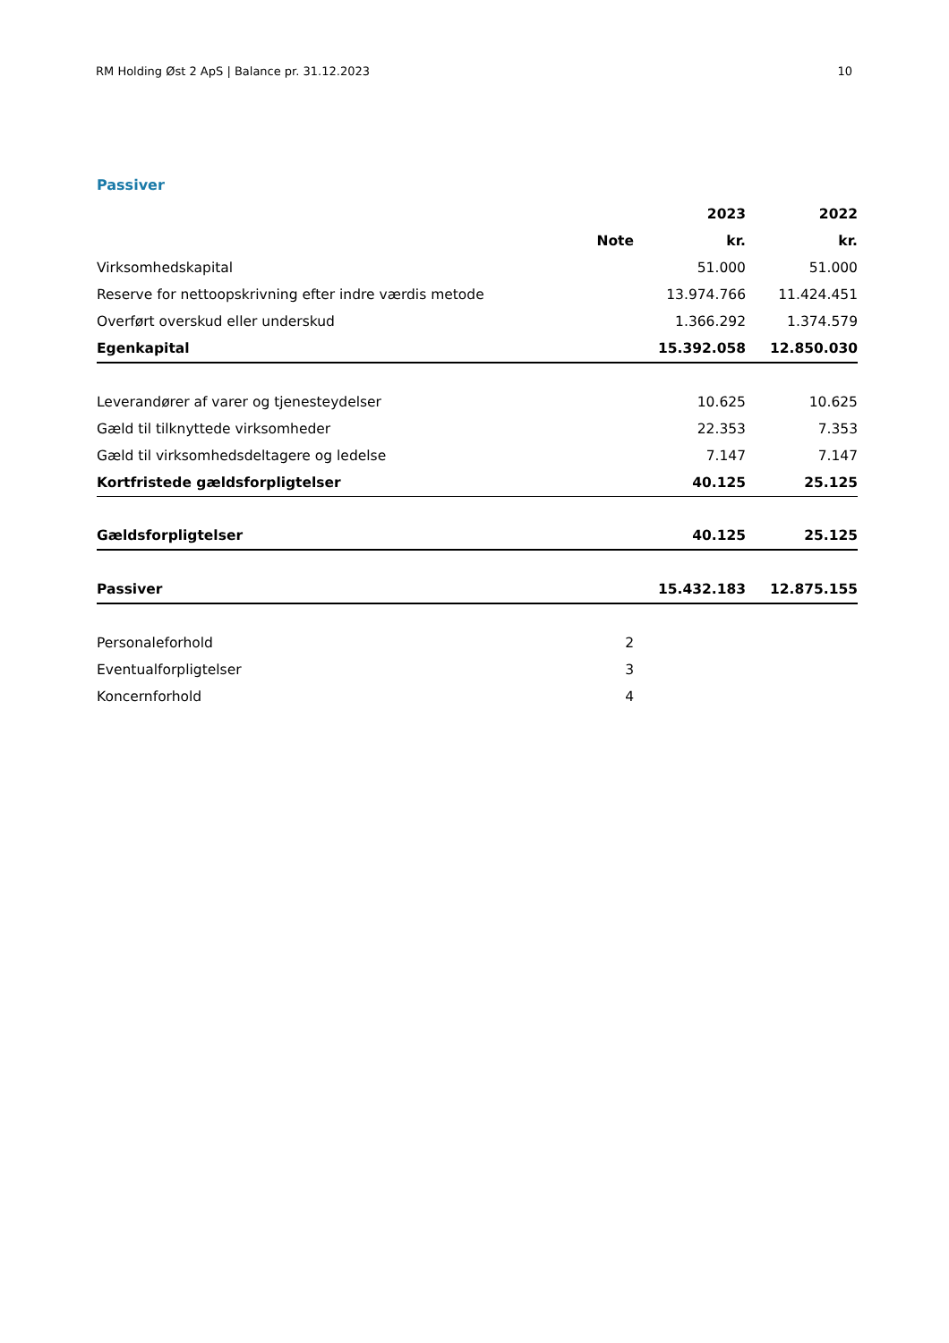RM Holding Øst 2 ApS | Balance pr. 31.12.2023 10
Passiver
| | | 2023 | 2022 |
| --- | --- | --- | --- |
| | Note | kr. | kr. |
| Virksomhedskapital | | 51.000 | 51.000 |
| Reserve for nettoopskrivning efter indre værdis metode | | 13.974.766 | 11.424.451 |
| Overført overskud eller underskud | | 1.366.292 | 1.374.579 |
| Egenkapital | | 15.392.058 | 12.850.030 |
| Leverandører af varer og tjenesteydelser | | 10.625 | 10.625 |
| Gæld til tilknyttede virksomheder | | 22.353 | 7.353 |
| Gæld til virksomhedsdeltagere og ledelse | | 7.147 | 7.147 |
| Kortfristede gældsforpligtelser | | 40.125 | 25.125 |
| Gældsforpligtelser | | 40.125 | 25.125 |
| Passiver | | 15.432.183 | 12.875.155 |
| Personaleforhold | 2 | | |
| Eventualforpligtelser | 3 | | |
| Koncernforhold | 4 | | |